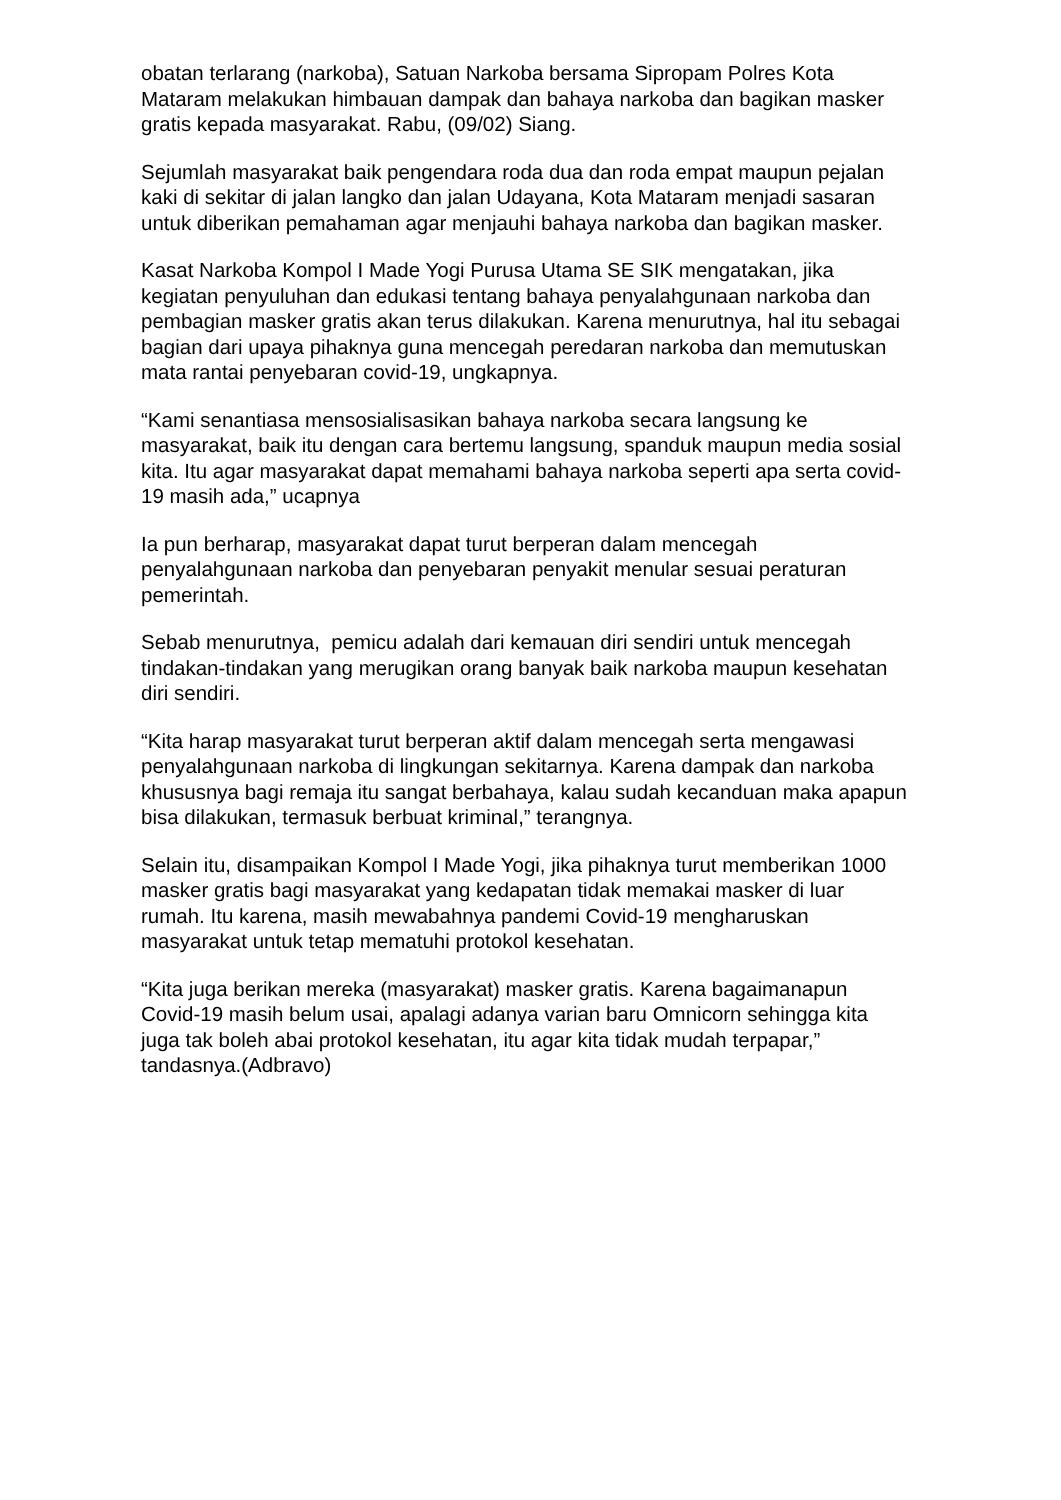obatan terlarang (narkoba), Satuan Narkoba bersama Sipropam Polres Kota Mataram melakukan himbauan dampak dan bahaya narkoba dan bagikan masker gratis kepada masyarakat. Rabu, (09/02) Siang.
Sejumlah masyarakat baik pengendara roda dua dan roda empat maupun pejalan kaki di sekitar di jalan langko dan jalan Udayana, Kota Mataram menjadi sasaran untuk diberikan pemahaman agar menjauhi bahaya narkoba dan bagikan masker.
Kasat Narkoba Kompol I Made Yogi Purusa Utama SE SIK mengatakan, jika kegiatan penyuluhan dan edukasi tentang bahaya penyalahgunaan narkoba dan pembagian masker gratis akan terus dilakukan. Karena menurutnya, hal itu sebagai bagian dari upaya pihaknya guna mencegah peredaran narkoba dan memutuskan mata rantai penyebaran covid-19, ungkapnya.
“Kami senantiasa mensosialisasikan bahaya narkoba secara langsung ke masyarakat, baik itu dengan cara bertemu langsung, spanduk maupun media sosial kita. Itu agar masyarakat dapat memahami bahaya narkoba seperti apa serta covid-19 masih ada,” ucapnya
Ia pun berharap, masyarakat dapat turut berperan dalam mencegah penyalahgunaan narkoba dan penyebaran penyakit menular sesuai peraturan pemerintah.
Sebab menurutnya, pemicu adalah dari kemauan diri sendiri untuk mencegah tindakan-tindakan yang merugikan orang banyak baik narkoba maupun kesehatan diri sendiri.
“Kita harap masyarakat turut berperan aktif dalam mencegah serta mengawasi penyalahgunaan narkoba di lingkungan sekitarnya. Karena dampak dan narkoba khususnya bagi remaja itu sangat berbahaya, kalau sudah kecanduan maka apapun bisa dilakukan, termasuk berbuat kriminal,” terangnya.
Selain itu, disampaikan Kompol I Made Yogi, jika pihaknya turut memberikan 1000 masker gratis bagi masyarakat yang kedapatan tidak memakai masker di luar rumah. Itu karena, masih mewabahnya pandemi Covid-19 mengharuskan masyarakat untuk tetap mematuhi protokol kesehatan.
“Kita juga berikan mereka (masyarakat) masker gratis. Karena bagaimanapun Covid-19 masih belum usai, apalagi adanya varian baru Omnicorn sehingga kita juga tak boleh abai protokol kesehatan, itu agar kita tidak mudah terpapar,” tandasnya.(Adbravo)